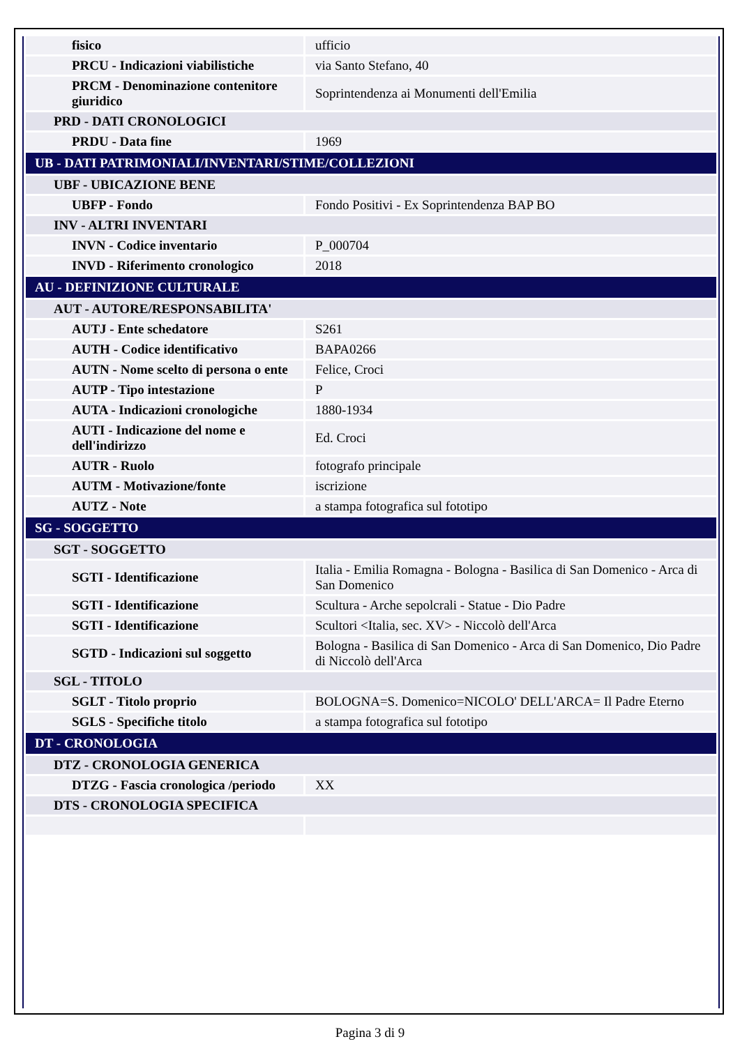| fisico | ufficio |
| PRCU - Indicazioni viabilistiche | via Santo Stefano, 40 |
| PRCM - Denominazione contenitore giuridico | Soprintendenza ai Monumenti dell'Emilia |
| PRD - DATI CRONOLOGICI | |
| PRDU - Data fine | 1969 |
| UB - DATI PATRIMONIALI/INVENTARI/STIME/COLLEZIONI | |
| UBF - UBICAZIONE BENE | |
| UBFP - Fondo | Fondo Positivi - Ex Soprintendenza BAP BO |
| INV - ALTRI INVENTARI | |
| INVN - Codice inventario | P_000704 |
| INVD - Riferimento cronologico | 2018 |
| AU - DEFINIZIONE CULTURALE | |
| AUT - AUTORE/RESPONSABILITA' | |
| AUTJ - Ente schedatore | S261 |
| AUTH - Codice identificativo | BAPA0266 |
| AUTN - Nome scelto di persona o ente | Felice, Croci |
| AUTP - Tipo intestazione | P |
| AUTA - Indicazioni cronologiche | 1880-1934 |
| AUTI - Indicazione del nome e dell'indirizzo | Ed. Croci |
| AUTR - Ruolo | fotografo principale |
| AUTM - Motivazione/fonte | iscrizione |
| AUTZ - Note | a stampa fotografica sul fototipo |
| SG - SOGGETTO | |
| SGT - SOGGETTO | |
| SGTI - Identificazione | Italia - Emilia Romagna - Bologna - Basilica di San Domenico - Arca di San Domenico |
| SGTI - Identificazione | Scultura - Arche sepolcrali - Statue - Dio Padre |
| SGTI - Identificazione | Scultori <Italia, sec. XV> - Niccolò dell'Arca |
| SGTD - Indicazioni sul soggetto | Bologna - Basilica di San Domenico - Arca di San Domenico, Dio Padre di Niccolò dell'Arca |
| SGL - TITOLO | |
| SGLT - Titolo proprio | BOLOGNA=S. Domenico=NICOLO' DELL'ARCA= Il Padre Eterno |
| SGLS - Specifiche titolo | a stampa fotografica sul fototipo |
| DT - CRONOLOGIA | |
| DTZ - CRONOLOGIA GENERICA | |
| DTZG - Fascia cronologica /periodo | XX |
| DTS - CRONOLOGIA SPECIFICA | |
Pagina 3 di 9